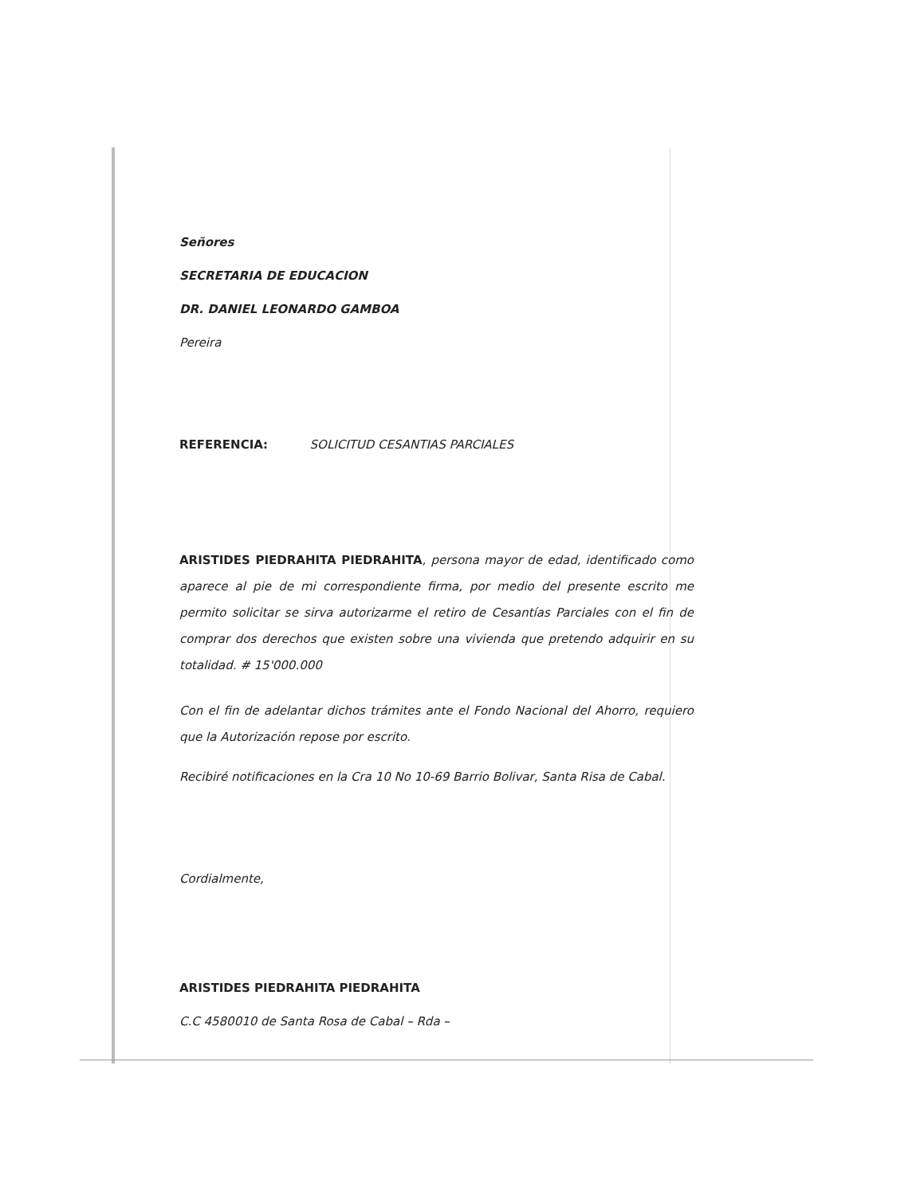Señores
SECRETARIA DE EDUCACION
DR. DANIEL LEONARDO GAMBOA
Pereira
REFERENCIA: SOLICITUD CESANTIAS PARCIALES
ARISTIDES PIEDRAHITA PIEDRAHITA, persona mayor de edad, identificado como aparece al pie de mi correspondiente firma, por medio del presente escrito me permito solicitar se sirva autorizarme el retiro de Cesantías Parciales con el fin de comprar dos derechos que existen sobre una vivienda que pretendo adquirir en su totalidad. # 15'000.000
Con el fin de adelantar dichos trámites ante el Fondo Nacional del Ahorro, requiero que la Autorización repose por escrito.
Recibiré notificaciones en la Cra 10 No 10-69 Barrio Bolivar, Santa Risa de Cabal.
Cordialmente,
ARISTIDES PIEDRAHITA PIEDRAHITA
C.C 4580010 de Santa Rosa de Cabal – Rda –